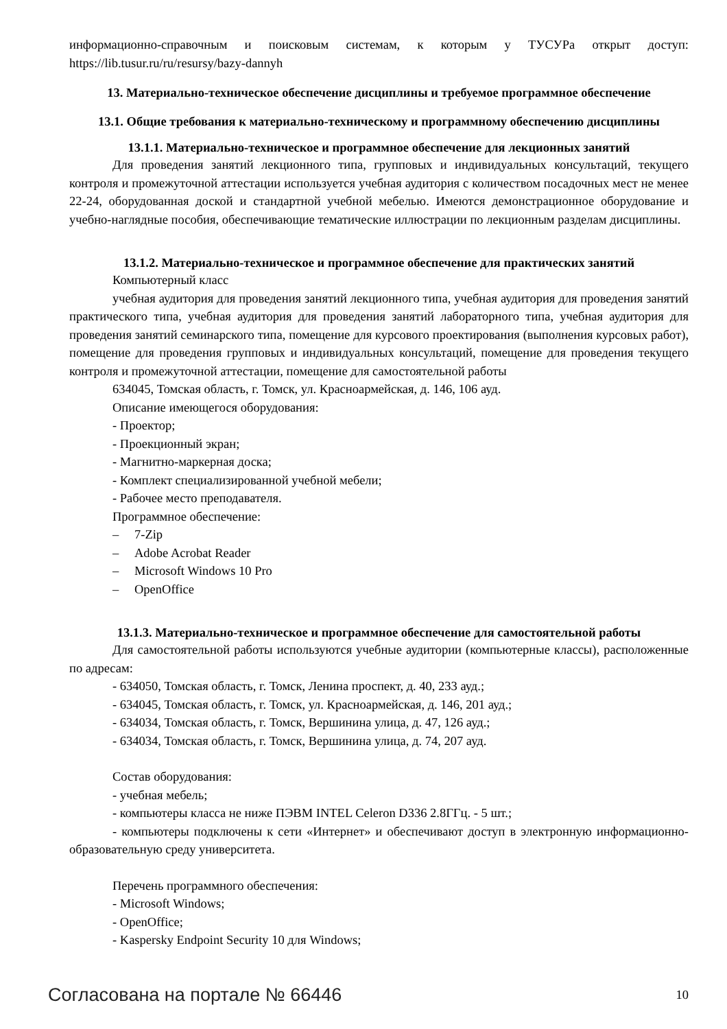информационно-справочным и поисковым системам, к которым у ТУСУРа открыт доступ: https://lib.tusur.ru/ru/resursy/bazy-dannyh
13. Материально-техническое обеспечение дисциплины и требуемое программное обеспечение
13.1. Общие требования к материально-техническому и программному обеспечению дисциплины
13.1.1. Материально-техническое и программное обеспечение для лекционных занятий
Для проведения занятий лекционного типа, групповых и индивидуальных консультаций, текущего контроля и промежуточной аттестации используется учебная аудитория с количеством посадочных мест не менее 22-24, оборудованная доской и стандартной учебной мебелью. Имеются демонстрационное оборудование и учебно-наглядные пособия, обеспечивающие тематические иллюстрации по лекционным разделам дисциплины.
13.1.2. Материально-техническое и программное обеспечение для практических занятий
Компьютерный класс
учебная аудитория для проведения занятий лекционного типа, учебная аудитория для проведения занятий практического типа, учебная аудитория для проведения занятий лабораторного типа, учебная аудитория для проведения занятий семинарского типа, помещение для курсового проектирования (выполнения курсовых работ), помещение для проведения групповых и индивидуальных консультаций, помещение для проведения текущего контроля и промежуточной аттестации, помещение для самостоятельной работы
634045, Томская область, г. Томск, ул. Красноармейская, д. 146, 106 ауд.
Описание имеющегося оборудования:
- Проектор;
- Проекционный экран;
- Магнитно-маркерная доска;
- Комплект специализированной учебной мебели;
- Рабочее место преподавателя.
Программное обеспечение:
– 7-Zip
– Adobe Acrobat Reader
– Microsoft Windows 10 Pro
– OpenOffice
13.1.3. Материально-техническое и программное обеспечение для самостоятельной работы
Для самостоятельной работы используются учебные аудитории (компьютерные классы), расположенные по адресам:
- 634050, Томская область, г. Томск, Ленина проспект, д. 40, 233 ауд.;
- 634045, Томская область, г. Томск, ул. Красноармейская, д. 146, 201 ауд.;
- 634034, Томская область, г. Томск, Вершинина улица, д. 47, 126 ауд.;
- 634034, Томская область, г. Томск, Вершинина улица, д. 74, 207 ауд.
Состав оборудования:
- учебная мебель;
- компьютеры класса не ниже ПЭВМ INTEL Celeron D336 2.8ГГц. - 5 шт.;
- компьютеры подключены к сети «Интернет» и обеспечивают доступ в электронную информационно-образовательную среду университета.
Перечень программного обеспечения:
- Microsoft Windows;
- OpenOffice;
- Kaspersky Endpoint Security 10 для Windows;
Согласована на портале № 66446 10